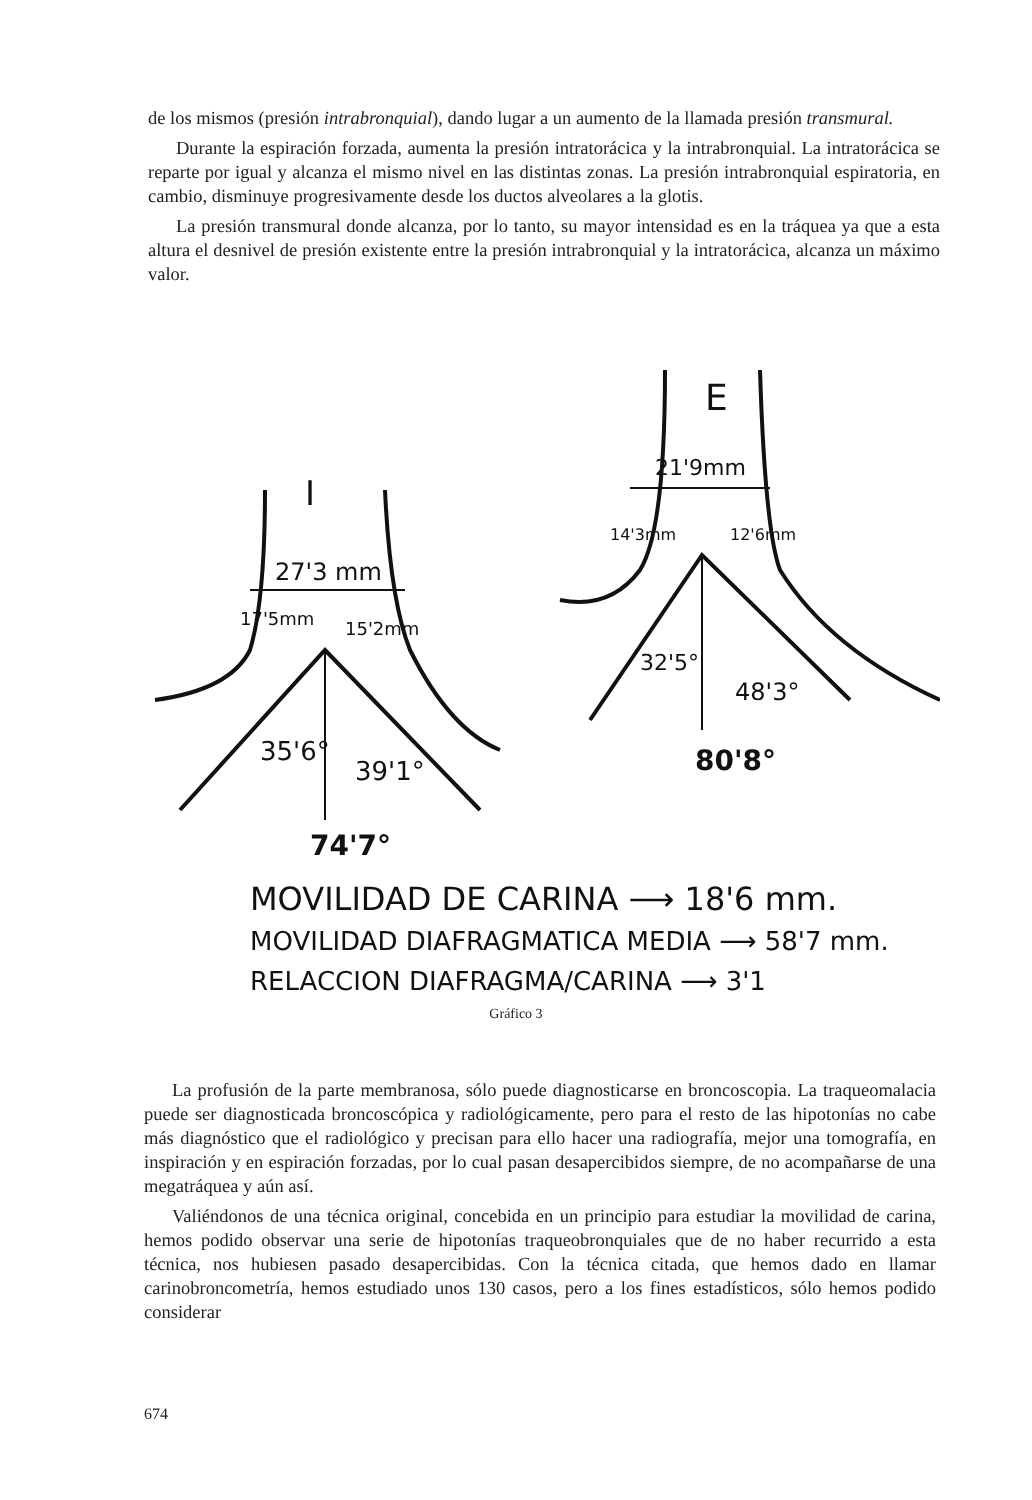de los mismos (presión intrabronquial), dando lugar a un aumento de la llamada presión transmural.
Durante la espiración forzada, aumenta la presión intratorácica y la intrabronquial. La intratorácica se reparte por igual y alcanza el mismo nivel en las distintas zonas. La presión intrabronquial espiratoria, en cambio, disminuye progresivamente desde los ductos alveolares a la glotis.
La presión transmural donde alcanza, por lo tanto, su mayor intensidad es en la tráquea ya que a esta altura el desnivel de presión existente entre la presión intrabronquial y la intratorácica, alcanza un máximo valor.
I
27'3 mm
17'5mm
15'2mm
35'6°
39'1°
74'7°
E
21'9mm
14'3mm
12'6mm
32'5°
48'3°
80'8°
MOVILIDAD DE CARINA ⟶ 18'6 mm.
MOVILIDAD DIAFRAGMATICA MEDIA ⟶ 58'7 mm.
RELACCION DIAFRAGMA/CARINA ⟶ 3'1
Gráfico 3
La profusión de la parte membranosa, sólo puede diagnosticarse en broncoscopia. La traqueomalacia puede ser diagnosticada broncoscópica y radiológicamente, pero para el resto de las hipotonías no cabe más diagnóstico que el radiológico y precisan para ello hacer una radiografía, mejor una tomografía, en inspiración y en espiración forzadas, por lo cual pasan desapercibidos siempre, de no acompañarse de una megatráquea y aún así.
Valiéndonos de una técnica original, concebida en un principio para estudiar la movilidad de carina, hemos podido observar una serie de hipotonías traqueobronquiales que de no haber recurrido a esta técnica, nos hubiesen pasado desapercibidas. Con la técnica citada, que hemos dado en llamar carinobroncometría, hemos estudiado unos 130 casos, pero a los fines estadísticos, sólo hemos podido considerar
674